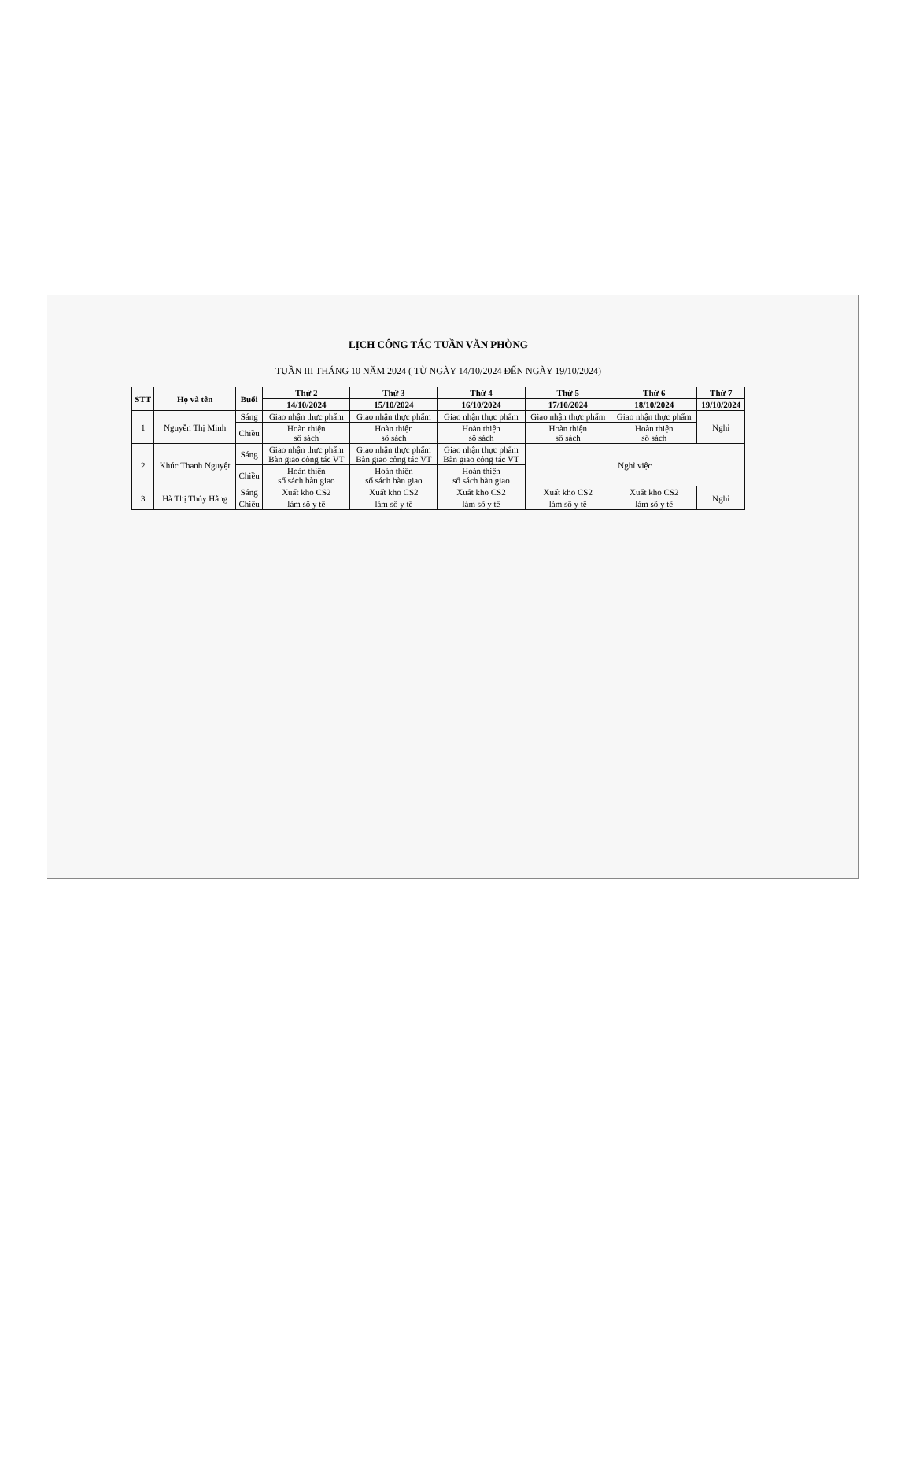LỊCH CÔNG TÁC TUẦN VĂN PHÒNG
TUẦN III THÁNG 10 NĂM 2024 ( TỪ NGÀY 14/10/2024 ĐẾN NGÀY 19/10/2024)
| STT | Họ và tên | Buổi | Thứ 2 | Thứ 3 | Thứ 4 | Thứ 5 | Thứ 6 | Thứ 7 |
| --- | --- | --- | --- | --- | --- | --- | --- | --- |
| | | | 14/10/2024 | 15/10/2024 | 16/10/2024 | 17/10/2024 | 18/10/2024 | 19/10/2024 |
| 1 | Nguyễn Thị Minh | Sáng | Giao nhận thực phẩm | Giao nhận thực phẩm | Giao nhận thực phẩm | Giao nhận thực phẩm | Giao nhận thực phẩm | Nghỉ |
| | | Chiều | Hoàn thiện sổ sách | Hoàn thiện sổ sách | Hoàn thiện sổ sách | Hoàn thiện sổ sách | Hoàn thiện sổ sách | |
| 2 | Khúc Thanh Nguyệt | Sáng | Giao nhận thực phẩm Bàn giao công tác VT | Giao nhận thực phẩm Bàn giao công tác VT | Giao nhận thực phẩm Bàn giao công tác VT | Nghỉ việc | | |
| | | Chiều | Hoàn thiện sổ sách bàn giao | Hoàn thiện sổ sách bàn giao | Hoàn thiện sổ sách bàn giao | | | |
| 3 | Hà Thị Thúy Hằng | Sáng | Xuất kho CS2 | Xuất kho CS2 | Xuất kho CS2 | Xuất kho CS2 | Xuất kho CS2 | Nghỉ |
| | | Chiều | làm sổ y tế | làm sổ y tế | làm sổ y tế | làm sổ y tế | làm sổ y tế | |